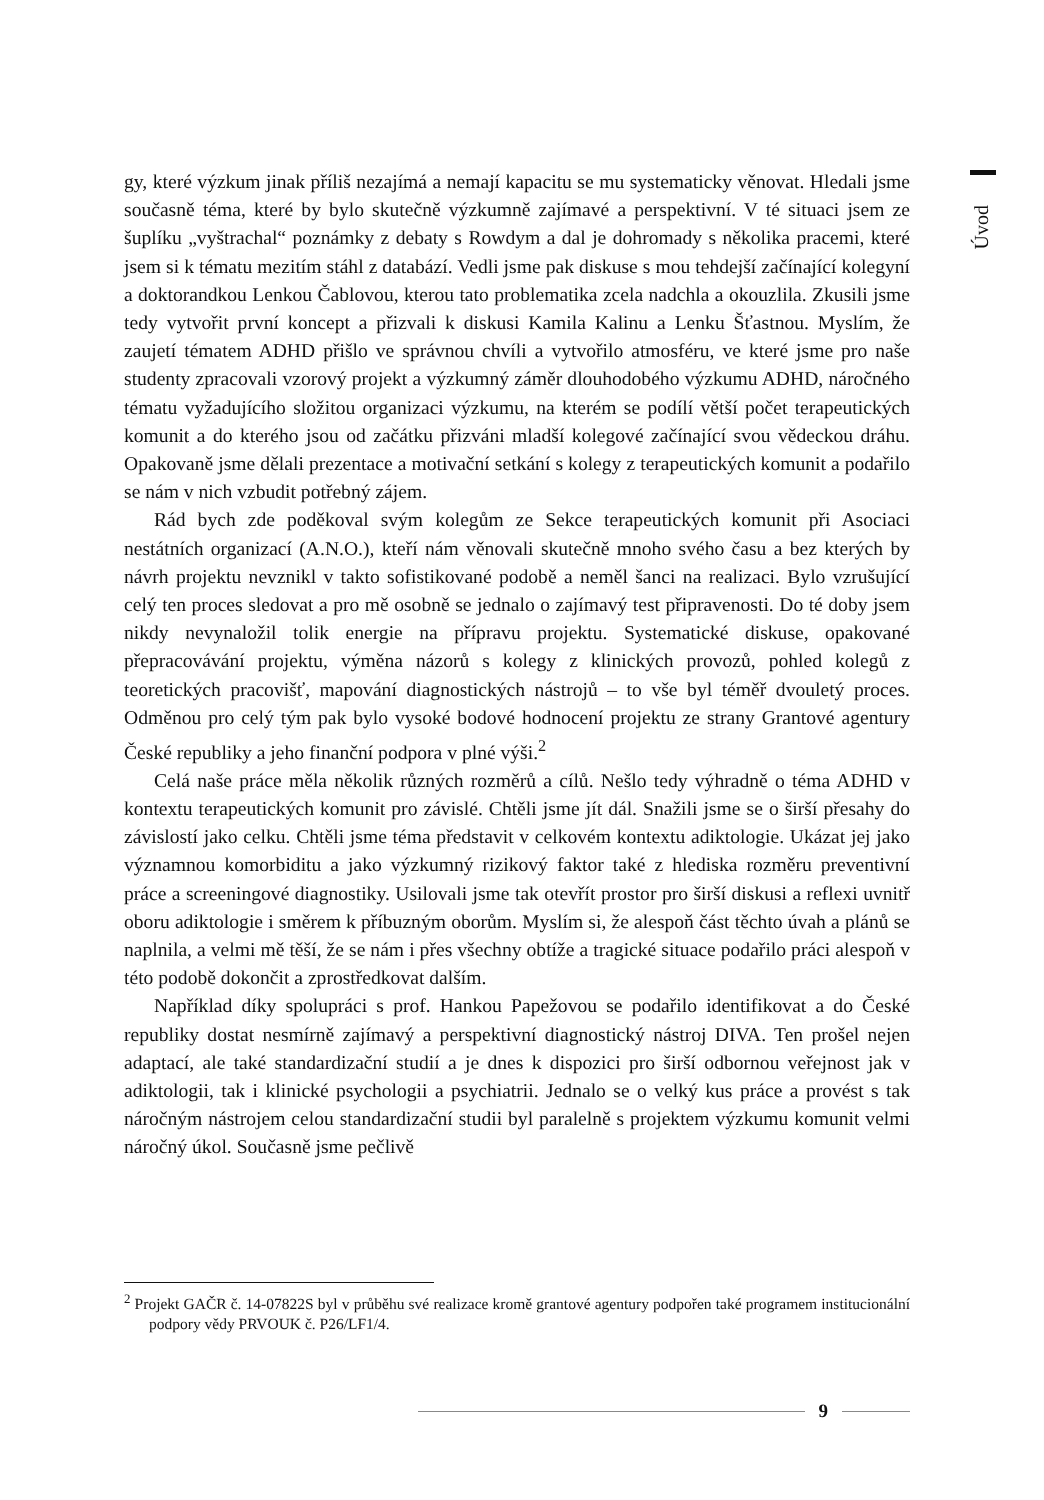Úvod
gy, které výzkum jinak příliš nezajímá a nemají kapacitu se mu systematicky věnovat. Hledali jsme současně téma, které by bylo skutečně výzkumně zajímavé a perspektivní. V té situaci jsem ze šuplíku „vyštrachal“ poznámky z debaty s Rowdym a dal je dohromady s několika pracemi, které jsem si k tématu mezitím stáhl z databází. Vedli jsme pak diskuse s mou tehdejší začínající kolegyní a doktorandkou Lenkou Čablovou, kterou tato problematika zcela nadchla a okouzlila. Zkusili jsme tedy vytvořit první koncept a přizvali k diskusi Kamila Kalinu a Lenku Šťastnou. Myslím, že zaujetí tématem ADHD přišlo ve správnou chvíli a vytvořilo atmosféru, ve které jsme pro naše studenty zpracovali vzorový projekt a výzkumný záměr dlouhodobého výzkumu ADHD, náročného tématu vyžadujícího složitou organizaci výzkumu, na kterém se podílí větší počet terapeutických komunit a do kterého jsou od začátku přizváni mladší kolegové začínající svou vědeckou dráhu. Opakovaně jsme dělali prezentace a motivační setkání s kolegy z terapeutických komunit a podařilo se nám v nich vzbudit potřebný zájem.
Rád bych zde poděkoval svým kolegům ze Sekce terapeutických komunit při Asociaci nestátních organizací (A.N.O.), kteří nám věnovali skutečně mnoho svého času a bez kterých by návrh projektu nevznikl v takto sofistikované podobě a neměl šanci na realizaci. Bylo vzrušující celý ten proces sledovat a pro mě osobně se jednalo o zajímavý test připravenosti. Do té doby jsem nikdy nevynaložil tolik energie na přípravu projektu. Systematické diskuse, opakované přepracovávání projektu, výměna názorů s kolegy z klinických provozů, pohled kolegů z teoretických pracovišť, mapování diagnostických nástrojů – to vše byl téměř dvouletý proces. Odměnou pro celý tým pak bylo vysoké bodové hodnocení projektu ze strany Grantové agentury České republiky a jeho finanční podpora v plné výši.<sup>2</sup>
Celá naše práce měla několik různých rozměrů a cílů. Nešlo tedy výhradně o téma ADHD v kontextu terapeutických komunit pro závislé. Chtěli jsme jít dál. Snažili jsme se o širší přesahy do závislostí jako celku. Chtěli jsme téma představit v celkovém kontextu adiktologie. Ukázat jej jako významnou komorbiditu a jako výzkumný rizikový faktor také z hlediska rozměru preventivní práce a screeningové diagnostiky. Usilovali jsme tak otevřít prostor pro širší diskusi a reflexi uvnitř oboru adiktologie i směrem k příbuzným oborům. Myslím si, že alespoň část těchto úvah a plánů se naplnila, a velmi mě těší, že se nám i přes všechny obtíže a tragické situace podařilo práci alespoň v této podobě dokončit a zprostředkovat dalším.
Například díky spolupráci s prof. Hankou Papežovou se podařilo identifikovat a do České republiky dostat nesmírně zajímavý a perspektivní diagnostický nástroj DIVA. Ten prošel nejen adaptací, ale také standardizační studií a je dnes k dispozici pro širší odbornou veřejnost jak v adiktologii, tak i klinické psychologii a psychiatrii. Jednalo se o velký kus práce a provést s tak náročným nástrojem celou standardizační studii byl paralelně s projektem výzkumu komunit velmi náročný úkol. Současně jsme pečlivě
<sup>2</sup> Projekt GAČR č. 14-07822S byl v průběhu své realizace kromě grantové agentury podpořen také programem institucionální podpory vědy PRVOUK č. P26/LF1/4.
9